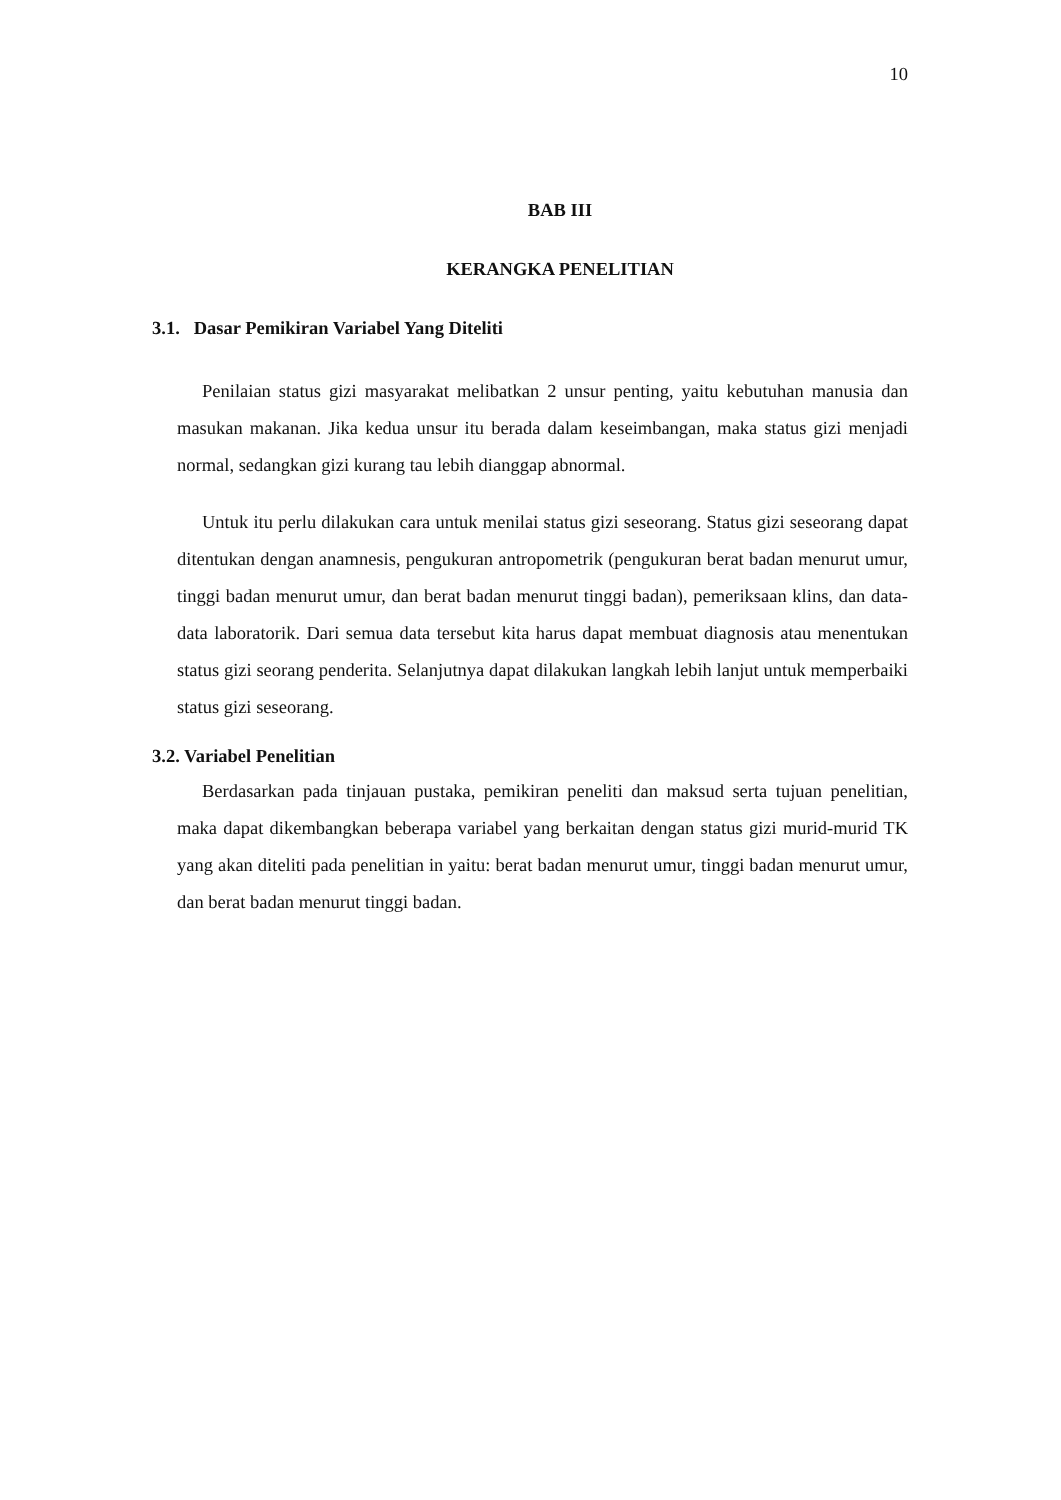10
BAB III
KERANGKA PENELITIAN
3.1. Dasar Pemikiran Variabel Yang Diteliti
Penilaian status gizi masyarakat melibatkan 2 unsur penting, yaitu kebutuhan manusia dan masukan makanan. Jika kedua unsur itu berada dalam keseimbangan, maka status gizi menjadi normal, sedangkan gizi kurang tau lebih dianggap abnormal.
Untuk itu perlu dilakukan cara untuk menilai status gizi seseorang. Status gizi seseorang dapat ditentukan dengan anamnesis, pengukuran antropometrik (pengukuran berat badan menurut umur, tinggi badan menurut umur, dan berat badan menurut tinggi badan), pemeriksaan klins, dan data-data laboratorik. Dari semua data tersebut kita harus dapat membuat diagnosis atau menentukan status gizi seorang penderita. Selanjutnya dapat dilakukan langkah lebih lanjut untuk memperbaiki status gizi seseorang.
3.2. Variabel Penelitian
Berdasarkan pada tinjauan pustaka, pemikiran peneliti dan maksud serta tujuan penelitian, maka dapat dikembangkan beberapa variabel yang berkaitan dengan status gizi murid-murid TK yang akan diteliti pada penelitian in yaitu: berat badan menurut umur, tinggi badan menurut umur, dan berat badan menurut tinggi badan.